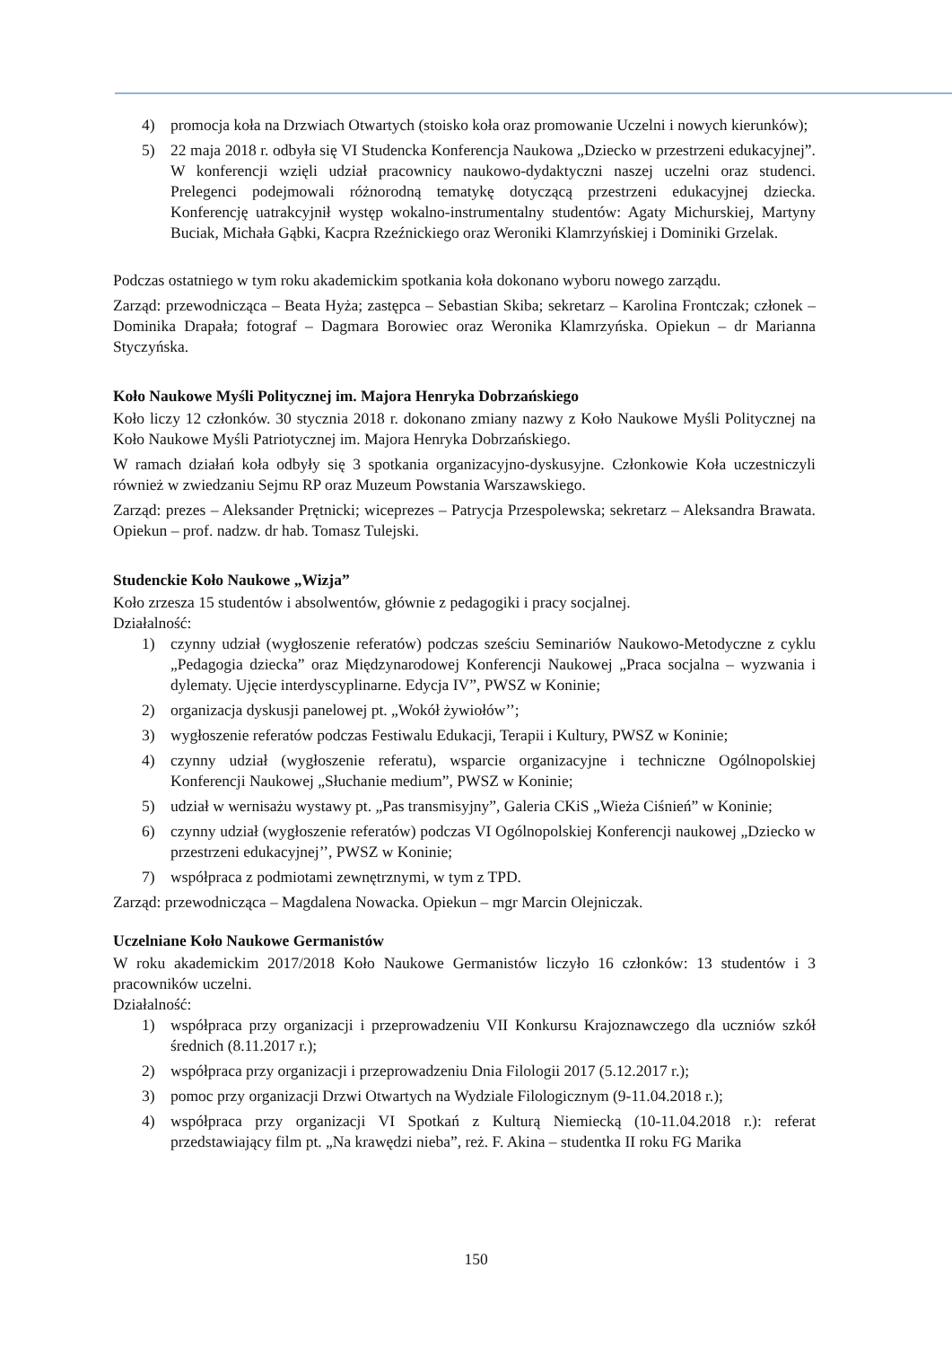4) promocja koła na Drzwiach Otwartych (stoisko koła oraz promowanie Uczelni i nowych kierunków);
5) 22 maja 2018 r. odbyła się VI Studencka Konferencja Naukowa „Dziecko w przestrzeni edukacyjnej”. W konferencji wzięli udział pracownicy naukowo-dydaktyczni naszej uczelni oraz studenci. Prelegenci podejmowali różnorodną tematykę dotyczącą przestrzeni edukacyjnej dziecka. Konferencję uatrakcyjnił występ wokalno-instrumentalny studentów: Agaty Michurskiej, Martyny Buciak, Michała Gąbki, Kacpra Rzeźnickiego oraz Weroniki Klamrzyńskiej i Dominiki Grzelak.
Podczas ostatniego w tym roku akademickim spotkania koła dokonano wyboru nowego zarządu.
Zarząd: przewodnicząca – Beata Hyża; zastępca – Sebastian Skiba; sekretarz – Karolina Frontczak; członek – Dominika Drapała; fotograf – Dagmara Borowiec oraz Weronika Klamrzyńska. Opiekun – dr Marianna Styczyńska.
Koło Naukowe Myśli Politycznej im. Majora Henryka Dobrzańskiego
Koło liczy 12 członków. 30 stycznia 2018 r. dokonano zmiany nazwy z Koło Naukowe Myśli Politycznej na Koło Naukowe Myśli Patriotycznej im. Majora Henryka Dobrzańskiego.
W ramach działań koła odbyły się 3 spotkania organizacyjno-dyskusyjne. Członkowie Koła uczestniczyli również w zwiedzaniu Sejmu RP oraz Muzeum Powstania Warszawskiego.
Zarząd: prezes – Aleksander Prętnicki; wiceprezes – Patrycja Przespolewska; sekretarz – Aleksandra Brawata. Opiekun – prof. nadzw. dr hab. Tomasz Tulejski.
Studenckie Koło Naukowe „Wizja”
Koło zrzesza 15 studentów i absolwentów, głównie z pedagogiki i pracy socjalnej.
Działalność:
1) czynny udział (wygłoszenie referatów) podczas sześciu Seminariów Naukowo-Metodyczne z cyklu „Pedagogia dziecka” oraz Międzynarodowej Konferencji Naukowej „Praca socjalna – wyzwania i dylematy. Ujęcie interdyscyplinarne. Edycja IV”, PWSZ w Koninie;
2) organizacja dyskusji panelowej pt. „Wokół żywiołów’’;
3) wygłoszenie referatów podczas Festiwalu Edukacji, Terapii i Kultury, PWSZ w Koninie;
4) czynny udział (wygłoszenie referatu), wsparcie organizacyjne i techniczne Ogólnopolskiej Konferencji Naukowej „Słuchanie medium”, PWSZ w Koninie;
5) udział w wernisażu wystawy pt. „Pas transmisyjny”, Galeria CKiS „Wieża Ciśnień” w Koninie;
6) czynny udział (wygłoszenie referatów) podczas VI Ogólnopolskiej Konferencji naukowej „Dziecko w przestrzeni edukacyjnej’’, PWSZ w Koninie;
7) współpraca z podmiotami zewnętrznymi, w tym z TPD.
Zarząd: przewodnicząca – Magdalena Nowacka. Opiekun – mgr Marcin Olejniczak.
Uczelniane Koło Naukowe Germanistów
W roku akademickim 2017/2018 Koło Naukowe Germanistów liczyło 16 członków: 13 studentów i 3 pracowników uczelni.
Działalność:
1) współpraca przy organizacji i przeprowadzeniu VII Konkursu Krajoznawczego dla uczniów szkół średnich (8.11.2017 r.);
2) współpraca przy organizacji i przeprowadzeniu Dnia Filologii 2017 (5.12.2017 r.);
3) pomoc przy organizacji Drzwi Otwartych na Wydziale Filologicznym (9-11.04.2018 r.);
4) współpraca przy organizacji VI Spotkań z Kulturą Niemiecką (10-11.04.2018 r.): referat przedstawiający film pt. „Na krawędzi nieba”, reż. F. Akina – studentka II roku FG Marika
150